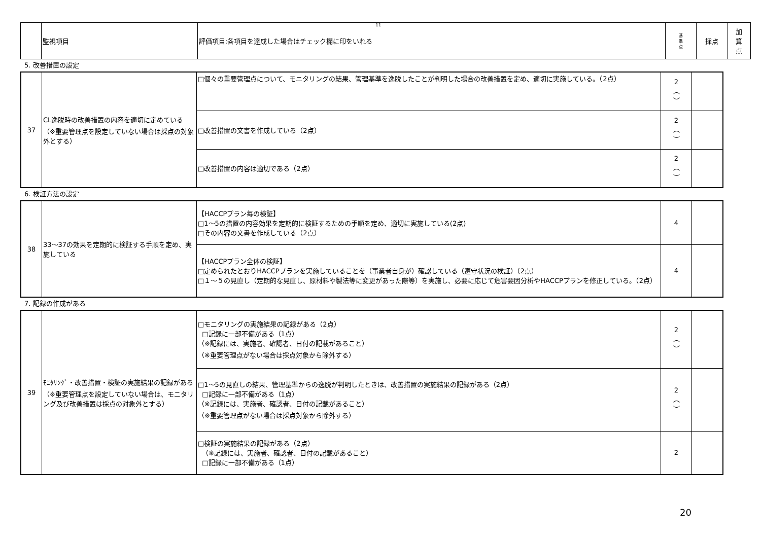11
| | 監視項目 | 評価項目:各項目を達成した場合はチェック欄に印をいれる | 基 準 点 | 採点 | 加 算 点 |
5. 改善措置の設定
| 37 | CL逸脱時の改善措置の内容を適切に定めている （※重要管理点を設定していない場合は採点の対象外とする） | □個々の重要管理点について、モニタリングの結果、管理基準を逸脱したことが判明した場合の改善措置を定め、適切に実施している。（2点） | 2 ︵ ︶ | |
| | | □改善措置の文書を作成している（2点） | 2 ︵ ︶ | |
| | | □改善措置の内容は適切である（2点） | 2 ︵ ︶ | |
6. 検証方法の設定
| 38 | 33〜37の効果を定期的に検証する手順を定め、実施している | 【HACCPプラン毎の検証】 □1〜5の措置の内容効果を定期的に検証するための手順を定め、適切に実施している(2点) □その内容の文書を作成している（2点） | 4 | |
| | | 【HACCPプラン全体の検証】 □定められたとおりHACCPプランを実施していることを（事業者自身が）確認している（遵守状況の検証）（2点） □１〜５の見直し（定期的な見直し、原材料や製法等に変更があった際等）を実施し、必要に応じて危害要因分析やHACCPプランを修正している。（2点） | 4 | |
7. 記録の作成がある
| 39 | ﾓﾆﾀﾘﾝｸﾞ・改善措置・検証の実施結果の記録がある （※重要管理点を設定していない場合は、モニタリング及び改善措置は採点の対象外とする） | □モニタリングの実施結果の記録がある（2点） □記録に一部不備がある（1点） （※記録には、実施者、確認者、日付の記載があること） （※重要管理点がない場合は採点対象から除外する） | 2 ︵ ︶ | |
| | | □1〜5の見直しの結果、管理基準からの逸脱が判明したときは、改善措置の実施結果の記録がある（2点） □記録に一部不備がある（1点） （※記録には、実施者、確認者、日付の記載があること） （※重要管理点がない場合は採点対象から除外する） | 2 ︵ ︶ | |
| | | □検証の実施結果の記録がある（2点） （※記録には、実施者、確認者、日付の記載があること） □記録に一部不備がある（1点） | 2 | |
20